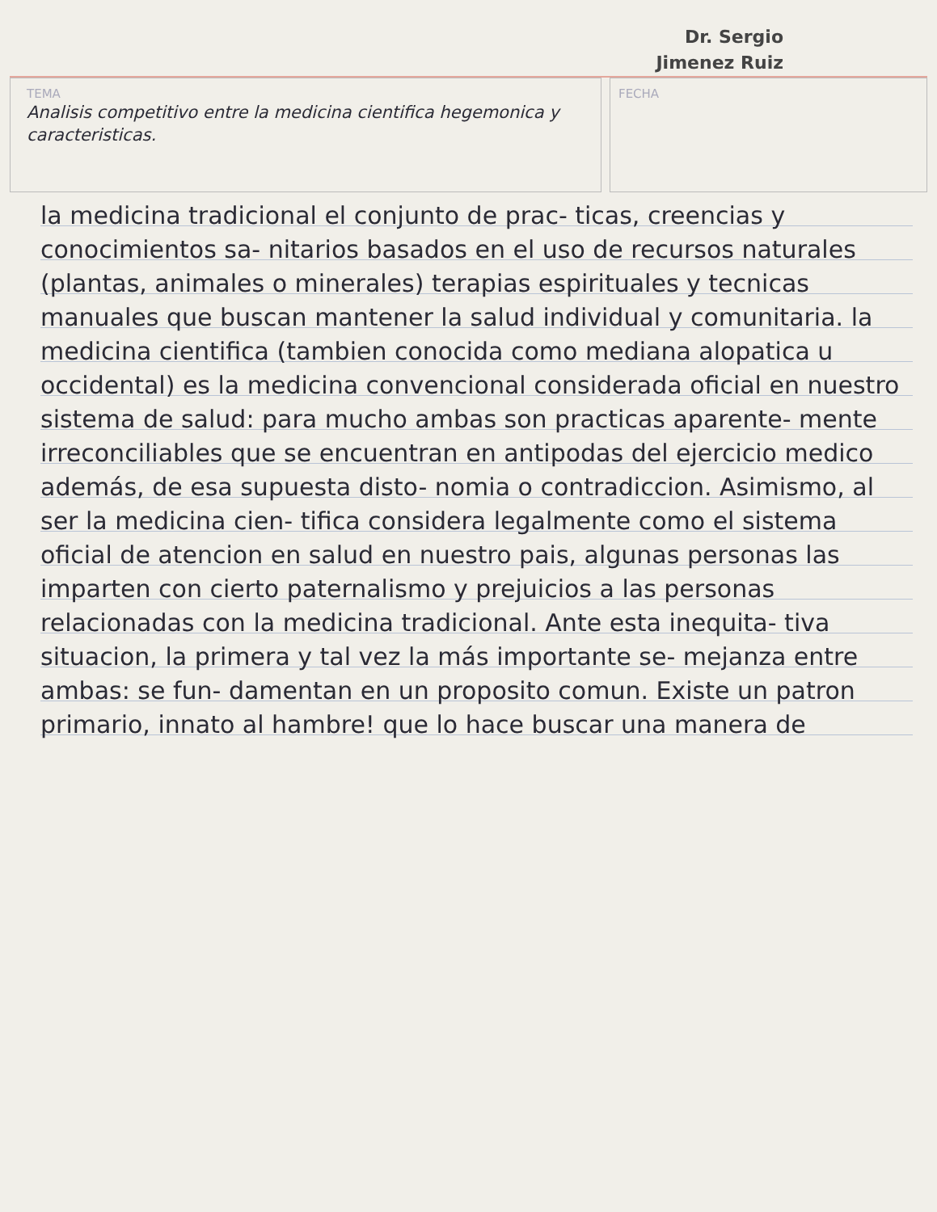Dr. Sergio
Jimenez Ruiz
TEMA
Analisis competitivo entre la medicina cientifica hegemonica y caracteristicas.
FECHA
la medicina tradicional el conjunto de prac- ticas, creencias y conocimientos sa- nitarios basados en el uso de recursos naturales (plantas, animales o minerales) terapias espirituales y tecnicas manuales que buscan mantener la salud individual y comunitaria. la medicina cientifica (tambien conocida como mediana alopatica u occidental) es la medicina convencional considerada oficial en nuestro sistema de salud: para mucho ambas son practicas aparente- mente irreconciliables que se encuentran en antipodas del ejercicio medico además, de esa supuesta disto- nomia o contradiccion. Asimismo, al ser la medicina cien- tifica considera legalmente como el sistema oficial de atencion en salud en nuestro pais, algunas personas las imparten con cierto paternalismo y prejuicios a las personas relacionadas con la medicina tradicional. Ante esta inequita- tiva situacion, la primera y tal vez la más importante se- mejanza entre ambas: se fun- damentan en un proposito comun. Existe un patron primario, innato al hambre! que lo hace buscar una manera de